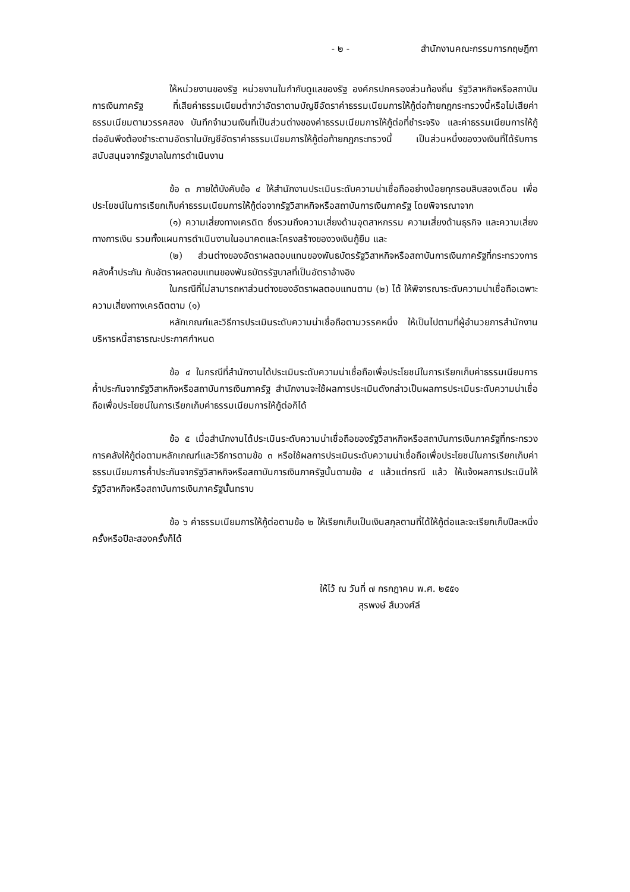- ๒ - สำนักงานคณะกรรมการกฤษฎีกา
ให้หน่วยงานของรัฐ หน่วยงานในกำกับดูแลของรัฐ องค์กรปกครองส่วนท้องถิ่น รัฐวิสาหกิจหรือสถาบันการเงินภาครัฐ ที่เสียค่าธรรมเนียมต่ำกว่าอัตราตามบัญชีอัตราค่าธรรมเนียมการให้กู้ต่อท้ายกฎกระทรวงนี้หรือไม่เสียค่าธรรมเนียมตามวรรคสอง บันทึกจำนวนเงินที่เป็นส่วนต่างของค่าธรรมเนียมการให้กู้ต่อที่ชำระจริง และค่าธรรมเนียมการให้กู้ต่ออันพึงต้องชำระตามอัตราในบัญชีอัตราค่าธรรมเนียมการให้กู้ต่อท้ายกฎกระทรวงนี้ เป็นส่วนหนึ่งของวงเงินที่ได้รับการสนับสนุนจากรัฐบาลในการดำเนินงาน
ข้อ ๓ ภายใต้บังคับข้อ ๔ ให้สำนักงานประเมินระดับความน่าเชื่อถืออย่างน้อยทุกรอบสิบสองเดือน เพื่อประโยชน์ในการเรียกเก็บค่าธรรมเนียมการให้กู้ต่อจากรัฐวิสาหกิจหรือสถาบันการเงินภาครัฐ โดยพิจารณาจาก
(๑) ความเสี่ยงทางเครดิต ซึ่งรวมถึงความเสี่ยงด้านอุตสาหกรรม ความเสี่ยงด้านธุรกิจ และความเสี่ยงทางการเงิน รวมทั้งแผนการดำเนินงานในอนาคตและโครงสร้างของวงเงินกู้ยืม และ
(๒) ส่วนต่างของอัตราผลตอบแทนของพันธบัตรรัฐวิสาหกิจหรือสถาบันการเงินภาครัฐที่กระทรวงการคลังค้ำประกัน กับอัตราผลตอบแทนของพันธบัตรรัฐบาลที่เป็นอัตราอ้างอิง
ในกรณีที่ไม่สามารถหาส่วนต่างของอัตราผลตอบแทนตาม (๒) ได้ ให้พิจารณาระดับความน่าเชื่อถือเฉพาะความเสี่ยงทางเครดิตตาม (๑)
หลักเกณฑ์และวิธีการประเมินระดับความน่าเชื่อถือตามวรรคหนึ่ง ให้เป็นไปตามที่ผู้อำนวยการสำนักงานบริหารหนี้สาธารณะประกาศกำหนด
ข้อ ๔ ในกรณีที่สำนักงานได้ประเมินระดับความน่าเชื่อถือเพื่อประโยชน์ในการเรียกเก็บค่าธรรมเนียมการค้ำประกันจากรัฐวิสาหกิจหรือสถาบันการเงินภาครัฐ สำนักงานจะใช้ผลการประเมินดังกล่าวเป็นผลการประเมินระดับความน่าเชื่อถือเพื่อประโยชน์ในการเรียกเก็บค่าธรรมเนียมการให้กู้ต่อก็ได้
ข้อ ๕ เมื่อสำนักงานได้ประเมินระดับความน่าเชื่อถือของรัฐวิสาหกิจหรือสถาบันการเงินภาครัฐที่กระทรวงการคลังให้กู้ต่อตามหลักเกณฑ์และวิธีการตามข้อ ๓ หรือใช้ผลการประเมินระดับความน่าเชื่อถือเพื่อประโยชน์ในการเรียกเก็บค่าธรรมเนียมการค้ำประกันจากรัฐวิสาหกิจหรือสถาบันการเงินภาครัฐนั้นตามข้อ ๔ แล้วแต่กรณี แล้ว ให้แจ้งผลการประเมินให้รัฐวิสาหกิจหรือสถาบันการเงินภาครัฐนั้นทราบ
ข้อ ๖ ค่าธรรมเนียมการให้กู้ต่อตามข้อ ๒ ให้เรียกเก็บเป็นเงินสกุลตามที่ได้ให้กู้ต่อและจะเรียกเก็บปีละหนึ่งครั้งหรือปีละสองครั้งก็ได้
ให้ไว้ ณ วันที่ ๗ กรกฎาคม พ.ศ. ๒๕๕๑
สุรพงษ์ สืบวงศ์ลี